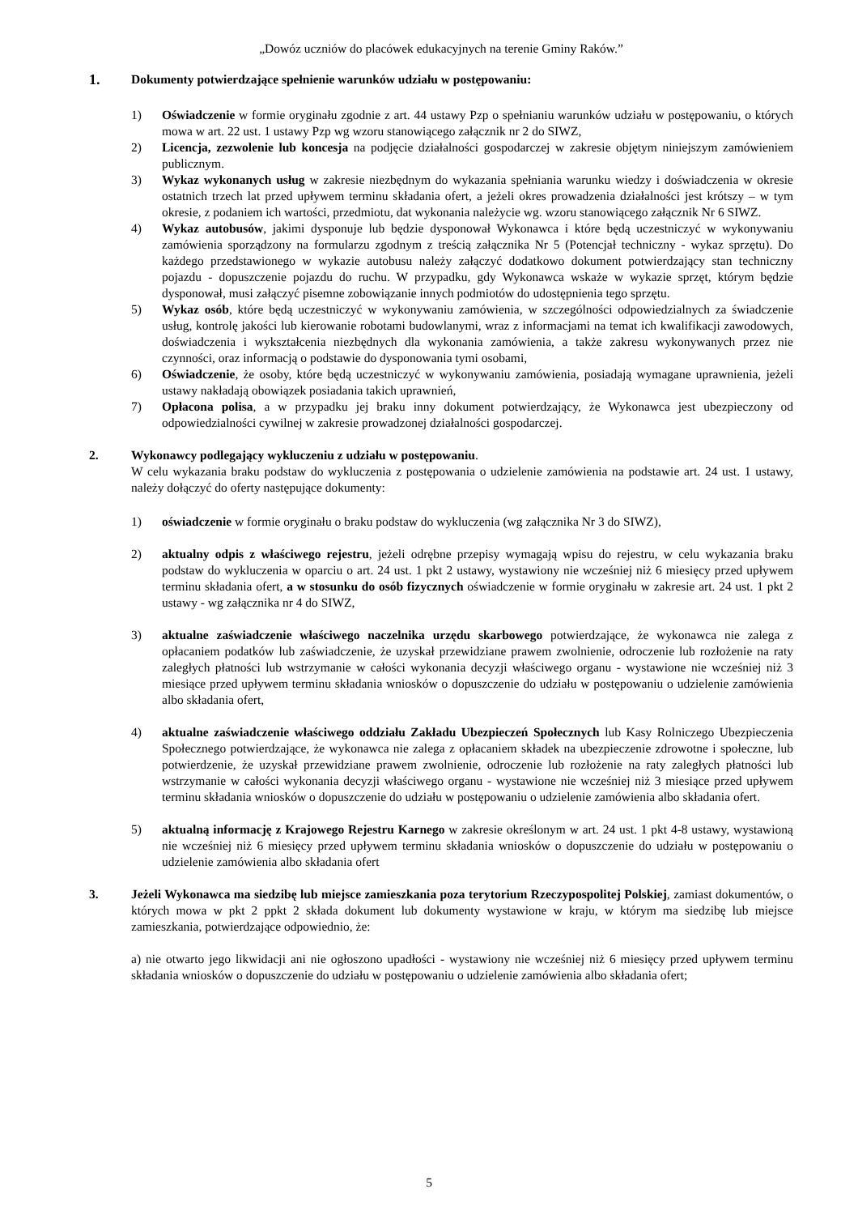„Dowóz uczniów do placówek edukacyjnych na terenie Gminy Raków.”
1.
Dokumenty potwierdzające spełnienie warunków udziału w postępowaniu:
1) Oświadczenie w formie oryginału zgodnie z art. 44 ustawy Pzp o spełnianiu warunków udziału w postępowaniu, o których mowa w art. 22 ust. 1 ustawy Pzp wg wzoru stanowiącego załącznik nr 2 do SIWZ,
2) Licencja, zezwolenie lub koncesja na podjęcie działalności gospodarczej w zakresie objętym niniejszym zamówieniem publicznym.
3) Wykaz wykonanych usług w zakresie niezbędnym do wykazania spełniania warunku wiedzy i doświadczenia w okresie ostatnich trzech lat przed upływem terminu składania ofert, a jeżeli okres prowadzenia działalności jest krótszy – w tym okresie, z podaniem ich wartości, przedmiotu, dat wykonania należycie wg. wzoru stanowiącego załącznik Nr 6 SIWZ.
4) Wykaz autobusów, jakimi dysponuje lub będzie dysponował Wykonawca i które będą uczestniczyć w wykonywaniu zamówienia sporządzony na formularzu zgodnym z treścią załącznika Nr 5 (Potencjał techniczny - wykaz sprzętu). Do każdego przedstawionego w wykazie autobusu należy załączyć dodatkowo dokument potwierdzający stan techniczny pojazdu - dopuszczenie pojazdu do ruchu. W przypadku, gdy Wykonawca wskaże w wykazie sprzęt, którym będzie dysponował, musi załączyć pisemne zobowiązanie innych podmiotów do udostępnienia tego sprzętu.
5) Wykaz osób, które będą uczestniczyć w wykonywaniu zamówienia, w szczególności odpowiedzialnych za świadczenie usług, kontrolę jakości lub kierowanie robotami budowlanymi, wraz z informacjami na temat ich kwalifikacji zawodowych, doświadczenia i wykształcenia niezbędnych dla wykonania zamówienia, a także zakresu wykonywanych przez nie czynności, oraz informacją o podstawie do dysponowania tymi osobami,
6) Oświadczenie, że osoby, które będą uczestniczyć w wykonywaniu zamówienia, posiadają wymagane uprawnienia, jeżeli ustawy nakładają obowiązek posiadania takich uprawnień,
7) Opłacona polisa, a w przypadku jej braku inny dokument potwierdzający, że Wykonawca jest ubezpieczony od odpowiedzialności cywilnej w zakresie prowadzonej działalności gospodarczej.
2. Wykonawcy podlegający wykluczeniu z udziału w postępowaniu.
W celu wykazania braku podstaw do wykluczenia z postępowania o udzielenie zamówienia na podstawie art. 24 ust. 1 ustawy, należy dołączyć do oferty następujące dokumenty:
1) oświadczenie w formie oryginału o braku podstaw do wykluczenia (wg załącznika Nr 3 do SIWZ),
2) aktualny odpis z właściwego rejestru, jeżeli odrębne przepisy wymagają wpisu do rejestru, w celu wykazania braku podstaw do wykluczenia w oparciu o art. 24 ust. 1 pkt 2 ustawy, wystawiony nie wcześniej niż 6 miesięcy przed upływem terminu składania ofert, a w stosunku do osób fizycznych oświadczenie w formie oryginału w zakresie art. 24 ust. 1 pkt 2 ustawy - wg załącznika nr 4 do SIWZ,
3) aktualne zaświadczenie właściwego naczelnika urzędu skarbowego potwierdzające, że wykonawca nie zalega z opłacaniem podatków lub zaświadczenie, że uzyskał przewidziane prawem zwolnienie, odroczenie lub rozłożenie na raty zaległych płatności lub wstrzymanie w całości wykonania decyzji właściwego organu - wystawione nie wcześniej niż 3 miesiące przed upływem terminu składania wniosków o dopuszczenie do udziału w postępowaniu o udzielenie zamówienia albo składania ofert,
4) aktualne zaświadczenie właściwego oddziału Zakładu Ubezpieczeń Społecznych lub Kasy Rolniczego Ubezpieczenia Społecznego potwierdzające, że wykonawca nie zalega z opłacaniem składek na ubezpieczenie zdrowotne i społeczne, lub potwierdzenie, że uzyskał przewidziane prawem zwolnienie, odroczenie lub rozłożenie na raty zaległych płatności lub wstrzymanie w całości wykonania decyzji właściwego organu - wystawione nie wcześniej niż 3 miesiące przed upływem terminu składania wniosków o dopuszczenie do udziału w postępowaniu o udzielenie zamówienia albo składania ofert.
5) aktualną informację z Krajowego Rejestru Karnego w zakresie określonym w art. 24 ust. 1 pkt 4-8 ustawy, wystawioną nie wcześniej niż 6 miesięcy przed upływem terminu składania wniosków o dopuszczenie do udziału w postępowaniu o udzielenie zamówienia albo składania ofert
3. Jeżeli Wykonawca ma siedzibę lub miejsce zamieszkania poza terytorium Rzeczypospolitej Polskiej, zamiast dokumentów, o których mowa w pkt 2 ppkt 2 składa dokument lub dokumenty wystawione w kraju, w którym ma siedzibę lub miejsce zamieszkania, potwierdzające odpowiednio, że:
a) nie otwarto jego likwidacji ani nie ogłoszono upadłości - wystawiony nie wcześniej niż 6 miesięcy przed upływem terminu składania wniosków o dopuszczenie do udziału w postępowaniu o udzielenie zamówienia albo składania ofert;
5